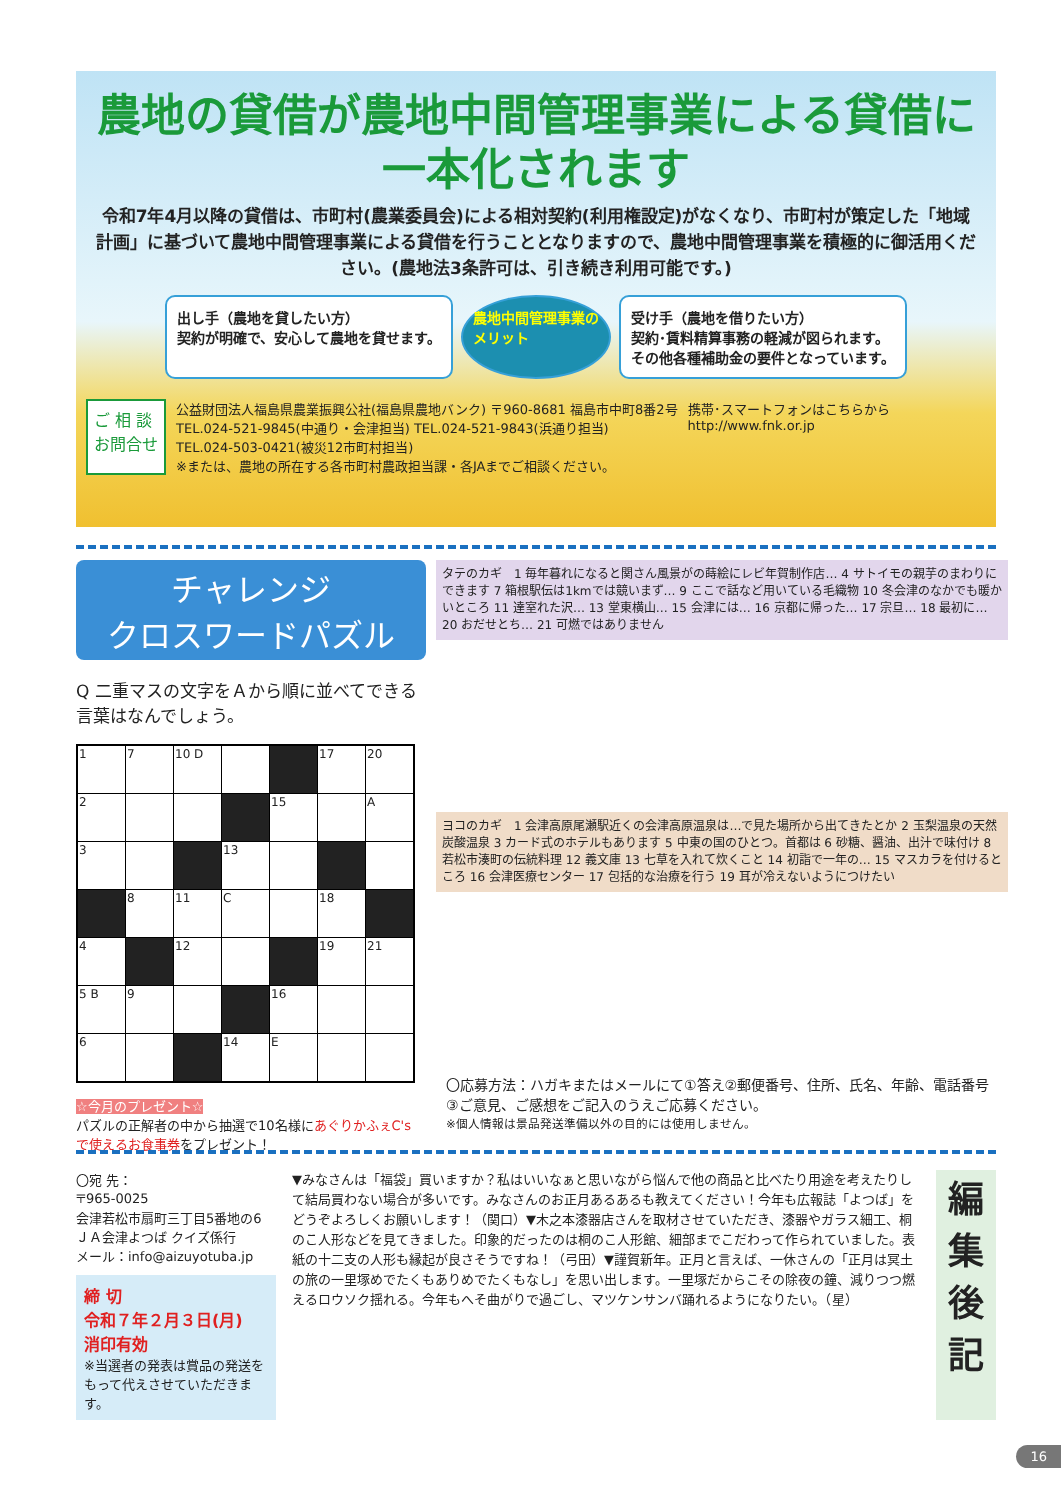農地の貸借が農地中間管理事業による貸借に
一本化されます
令和7年4月以降の貸借は、市町村(農業委員会)による相対契約(利用権設定)がなくなり、市町村が策定した「地域計画」に基づいて農地中間管理事業による貸借を行うこととなりますので、農地中間管理事業を積極的に御活用ください。(農地法3条許可は、引き続き利用可能です。)
出し手（農地を貸したい方）
契約が明確で、安心して農地を貸せます。
農地中間管理事業の
メリット
受け手（農地を借りたい方）
契約･賃料精算事務の軽減が図られます。
その他各種補助金の要件となっています。
ご 相 談
お問合せ
公益財団法人福島県農業振興公社(福島県農地バンク) 〒960-8681 福島市中町8番2号
TEL.024-521-9845(中通り・会津担当) TEL.024-521-9843(浜通り担当)
TEL.024-503-0421(被災12市町村担当)
※または、農地の所在する各市町村農政担当課・各JAまでご相談ください。
携帯･スマートフォンはこちらから
http://www.fnk.or.jp
チャレンジ
クロスワードパズル
Q 二重マスの文字をＡから順に並べてできる言葉はなんでしょう。
| 1 | 7 | 10 D | | | 17 | 20 |
| 2 | | | | 15 | | A |
| 3 | | | 13 | | | |
| | 8 | 11 | C | | 18 | |
| 4 | | 12 | | | 19 | 21 |
| 5 B | 9 | | | 16 | | |
| 6 | | | 14 | E | | |
☆今月のプレゼント☆
パズルの正解者の中から抽選で10名様にあぐりかふぇC's で使えるお食事券をプレゼント！
タテのカギ　1 毎年暮れになると関さん風景がの蒔絵にレビ年賀制作店… 4 サトイモの親芋のまわりにできます 7 箱根駅伝は1kmでは競いまず… 9 ここで話など用いている毛織物 10 冬会津のなかでも暖かいところ 11 達室れた沢… 13 堂東横山… 15 会津には… 16 京都に帰った… 17 宗旦… 18 最初に… 20 おだせとち… 21 可燃ではありません
ヨコのカギ　1 会津高原尾瀬駅近くの会津高原温泉は…で見た場所から出てきたとか 2 玉梨温泉の天然炭酸温泉 3 カード式のホテルもあります 5 中東の国のひとつ。首都は 6 砂糖、醤油、出汁で味付け 8 若松市湊町の伝統料理 12 義文庫 13 七草を入れて炊くこと 14 初詣で一年の… 15 マスカラを付けるところ 16 会津医療センター 17 包括的な治療を行う 19 耳が冷えないようにつけたい
〇応募方法：ハガキまたはメールにて①答え②郵便番号、住所、氏名、年齢、電話番号③ご意見、ご感想をご記入のうえご応募ください。
※個人情報は景品発送準備以外の目的には使用しません。
〇宛 先：
〒965-0025
会津若松市扇町三丁目5番地の6
ＪＡ会津よつば クイズ係行
メール：info@aizuyotuba.jp
締 切
令和７年２月３日(月)
消印有効
※当選者の発表は賞品の発送をもって代えさせていただきます。
▼みなさんは「福袋」買いますか？私はいいなぁと思いながら悩んで他の商品と比べたり用途を考えたりして結局買わない場合が多いです。みなさんのお正月あるあるも教えてください！今年も広報誌「よつば」をどうぞよろしくお願いします！（関口）▼木之本漆器店さんを取材させていただき、漆器やガラス細工、桐のこ人形などを見てきました。印象的だったのは桐のこ人形館、細部までこだわって作られていました。表紙の十二支の人形も縁起が良さそうですね！（弓田）▼謹賀新年。正月と言えば、一休さんの「正月は冥土の旅の一里塚めでたくもありめでたくもなし」を思い出します。一里塚だからこその除夜の鐘、減りつつ燃えるロウソク揺れる。今年もへそ曲がりで過ごし、マツケンサンバ踊れるようになりたい。（星）
編集後記
16